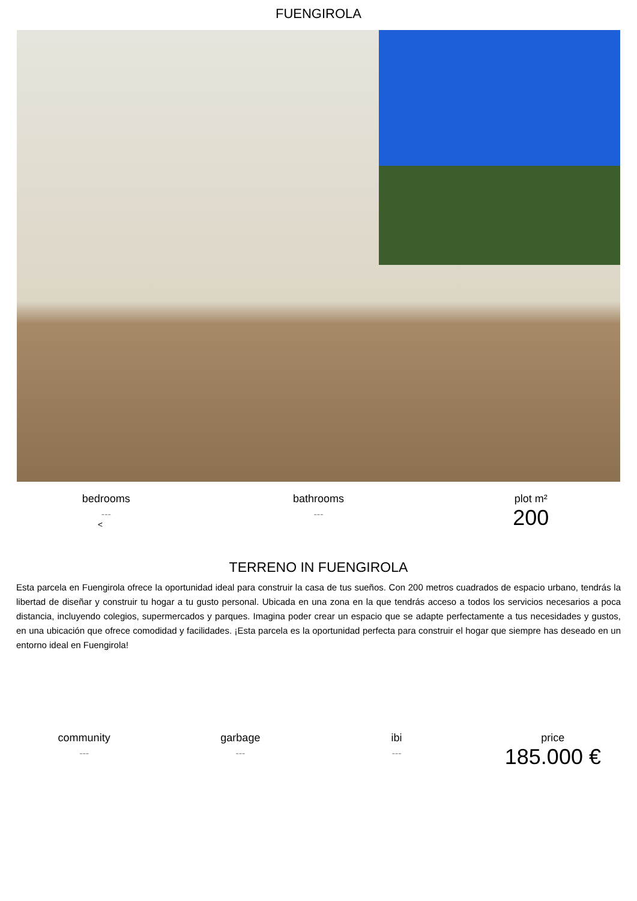FUENGIROLA
bedrooms
---
<
bathrooms
---
plot m²
200
TERRENO IN FUENGIROLA
Esta parcela en Fuengirola ofrece la oportunidad ideal para construir la casa de tus sueños. Con 200 metros cuadrados de espacio urbano, tendrás la libertad de diseñar y construir tu hogar a tu gusto personal. Ubicada en una zona en la que tendrás acceso a todos los servicios necesarios a poca distancia, incluyendo colegios, supermercados y parques. Imagina poder crear un espacio que se adapte perfectamente a tus necesidades y gustos, en una ubicación que ofrece comodidad y facilidades. ¡Esta parcela es la oportunidad perfecta para construir el hogar que siempre has deseado en un entorno ideal en Fuengirola!
community
---
garbage
---
ibi
---
price
185.000 €